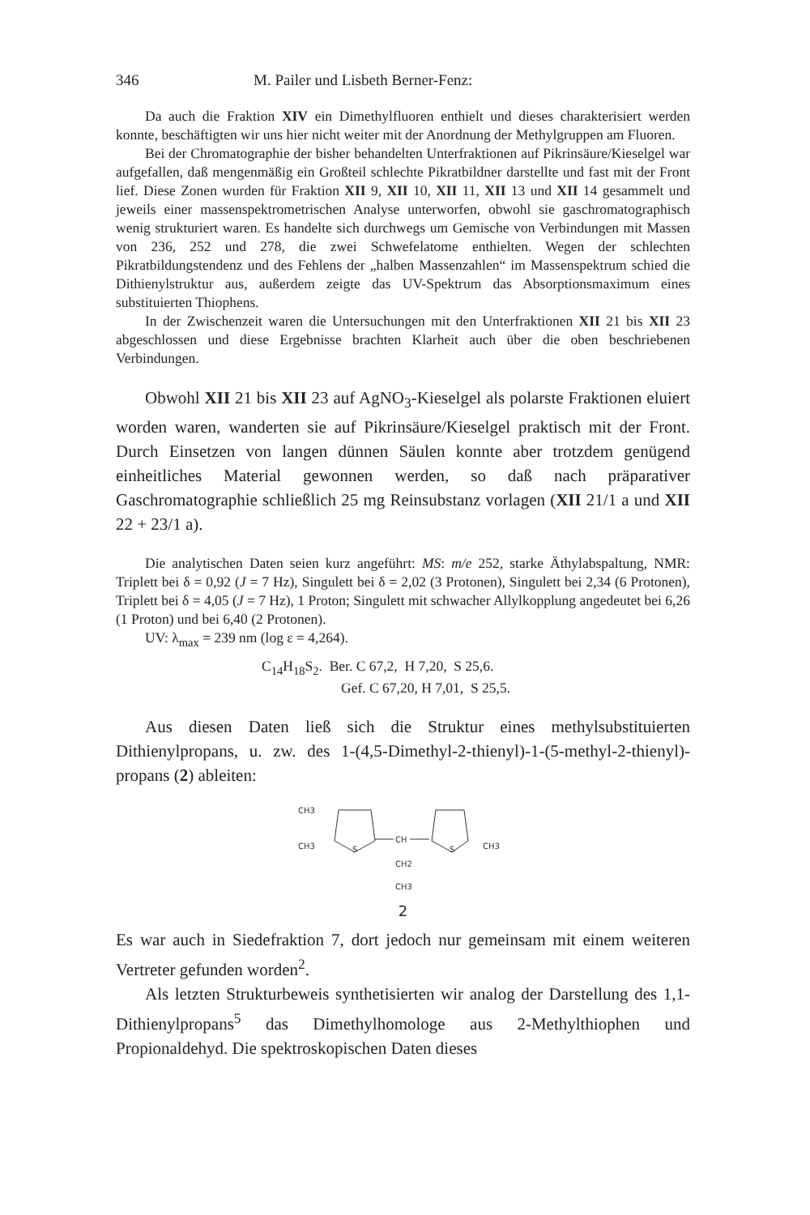346 M. Pailer und Lisbeth Berner-Fenz:
Da auch die Fraktion XIV ein Dimethylfluoren enthielt und dieses charakterisiert werden konnte, beschäftigten wir uns hier nicht weiter mit der Anordnung der Methylgruppen am Fluoren.
Bei der Chromatographie der bisher behandelten Unterfraktionen auf Pikrinsäure/Kieselgel war aufgefallen, daß mengenmäßig ein Großteil schlechte Pikratbildner darstellte und fast mit der Front lief. Diese Zonen wurden für Fraktion XII 9, XII 10, XII 11, XII 13 und XII 14 gesammelt und jeweils einer massenspektrometrischen Analyse unterworfen, obwohl sie gaschromatographisch wenig strukturiert waren. Es handelte sich durchwegs um Gemische von Verbindungen mit Massen von 236, 252 und 278, die zwei Schwefelatome enthielten. Wegen der schlechten Pikratbildungstendenz und des Fehlens der „halben Massenzahlen“ im Massenspektrum schied die Dithienylstruktur aus, außerdem zeigte das UV-Spektrum das Absorptionsmaximum eines substituierten Thiophens.
In der Zwischenzeit waren die Untersuchungen mit den Unterfraktionen XII 21 bis XII 23 abgeschlossen und diese Ergebnisse brachten Klarheit auch über die oben beschriebenen Verbindungen.
Obwohl XII 21 bis XII 23 auf AgNO<sub>3</sub>-Kieselgel als polarste Fraktionen eluiert worden waren, wanderten sie auf Pikrinsäure/Kieselgel praktisch mit der Front. Durch Einsetzen von langen dünnen Säulen konnte aber trotzdem genügend einheitliches Material gewonnen werden, so daß nach präparativer Gaschromatographie schließlich 25 mg Reinsubstanz vorlagen (XII 21/1 a und XII 22 + 23/1 a).
Die analytischen Daten seien kurz angeführt: MS: m/e 252, starke Äthylabspaltung, NMR: Triplett bei δ = 0,92 (J = 7 Hz), Singulett bei δ = 2,02 (3 Protonen), Singulett bei 2,34 (6 Protonen), Triplett bei δ = 4,05 (J = 7 Hz), 1 Proton; Singulett mit schwacher Allylkopplung angedeutet bei 6,26 (1 Proton) und bei 6,40 (2 Protonen).
UV: λ<sub>max</sub> = 239 nm (log ε = 4,264).
C<sub>14</sub>H<sub>18</sub>S<sub>2</sub>. Ber. C 67,2, H 7,20, S 25,6.
Gef. C 67,20, H 7,01, S 25,5.
Aus diesen Daten ließ sich die Struktur eines methylsubstituierten Dithienylpropans, u. zw. des 1-(4,5-Dimethyl-2-thienyl)-1-(5-methyl-2-thienyl)-propans (2) ableiten:
CH3
CH3
S
CH
S
CH3
CH2
CH3
2
Es war auch in Siedefraktion 7, dort jedoch nur gemeinsam mit einem weiteren Vertreter gefunden worden<sup>2</sup>.
Als letzten Strukturbeweis synthetisierten wir analog der Darstellung des 1,1-Dithienylpropans<sup>5</sup> das Dimethylhomologe aus 2-Methylthiophen und Propionaldehyd. Die spektroskopischen Daten dieses